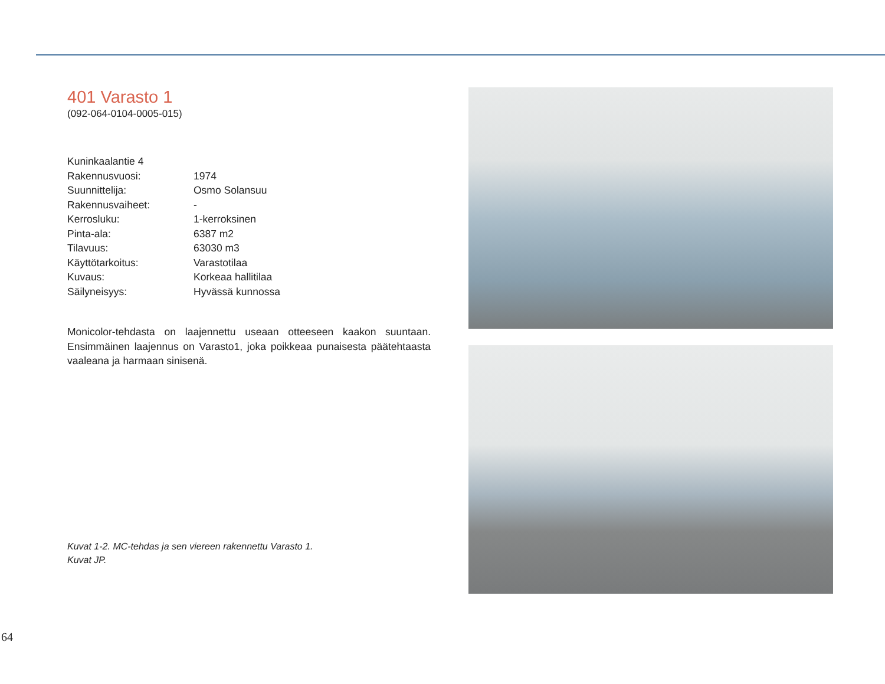401 Varasto 1
(092-064-0104-0005-015)
| Kuninkaalantie 4 | |
| Rakennusvuosi: | 1974 |
| Suunnittelija: | Osmo Solansuu |
| Rakennusvaiheet: | - |
| Kerrosluku: | 1-kerroksinen |
| Pinta-ala: | 6387 m2 |
| Tilavuus: | 63030 m3 |
| Käyttötarkoitus: | Varastotilaa |
| Kuvaus: | Korkeaa hallitilaa |
| Säilyneisyys: | Hyvässä kunnossa |
Monicolor-tehdasta on laajennettu useaan otteeseen kaakon suuntaan. Ensimmäinen laajennus on Varasto1, joka poikkeaa punaisesta päätehtaasta vaaleana ja harmaan sinisenä.
Kuvat 1-2. MC-tehdas ja sen viereen rakennettu Varasto 1.
Kuvat JP.
64